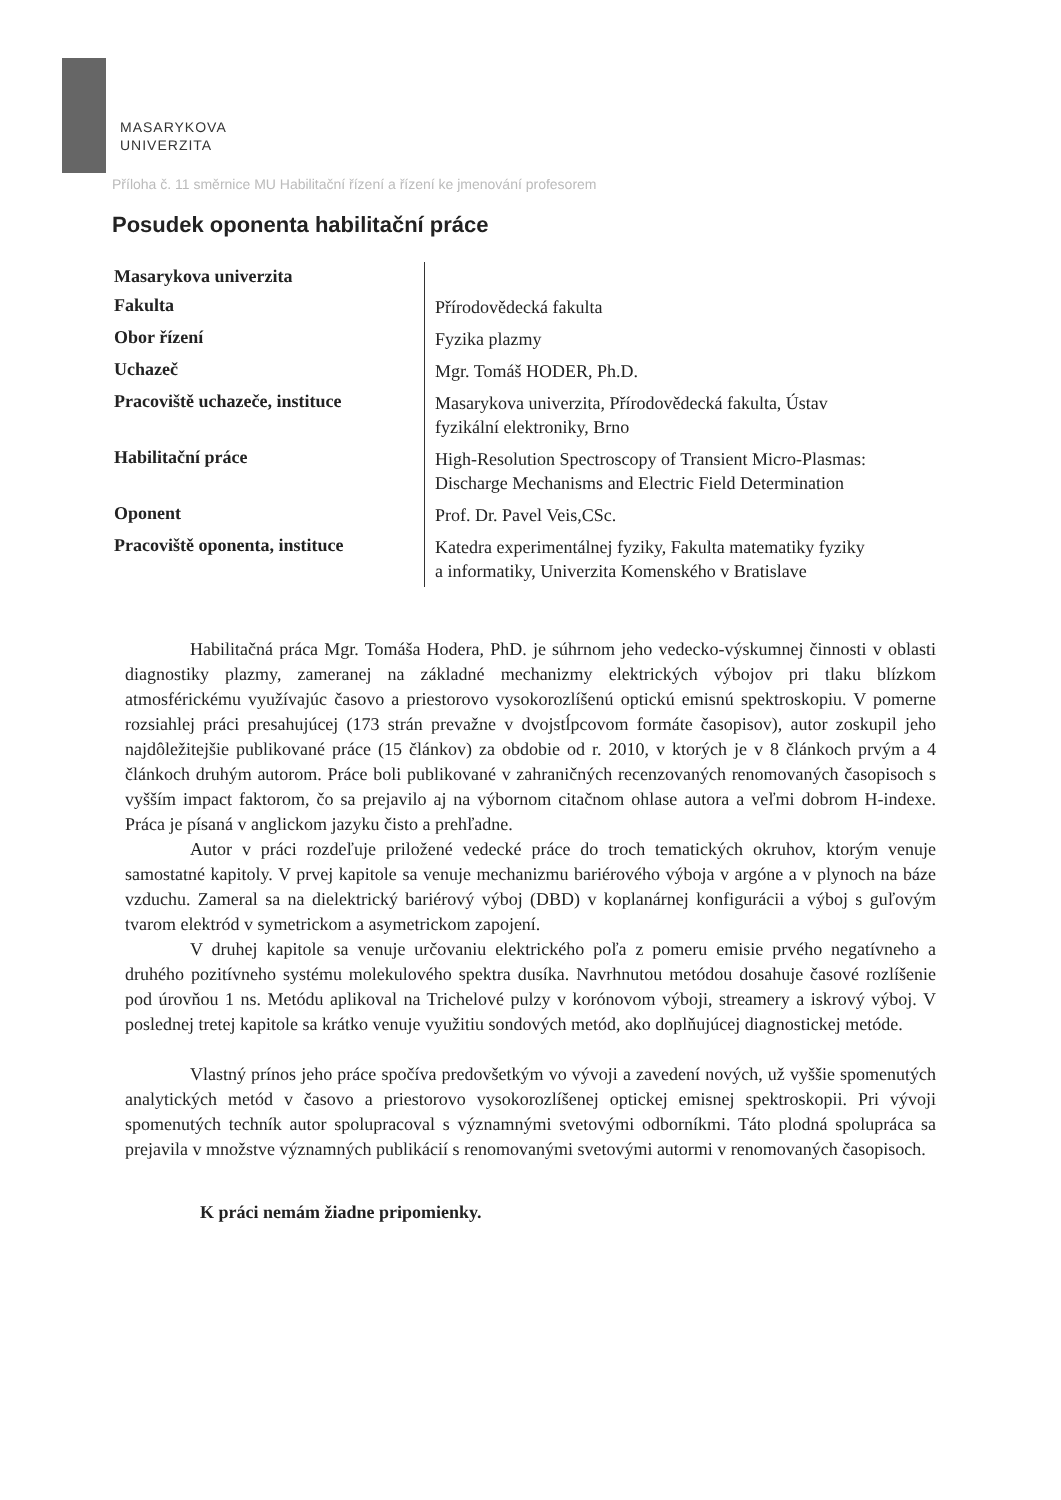MASARYKOVA
UNIVERZITA
Příloha č. 11 směrnice MU Habilitační řízení a řízení ke jmenování profesorem
Posudek oponenta habilitační práce
| Masarykova univerzita | |
| Fakulta | Přírodovědecká fakulta |
| Obor řízení | Fyzika plazmy |
| Uchazeč | Mgr. Tomáš HODER, Ph.D. |
| Pracoviště uchazeče, instituce | Masarykova univerzita, Přírodovědecká fakulta, Ústav fyzikální elektroniky, Brno |
| Habilitační práce | High-Resolution Spectroscopy of Transient Micro-Plasmas: Discharge Mechanisms and Electric Field Determination |
| Oponent | Prof. Dr. Pavel Veis,CSc. |
| Pracoviště oponenta, instituce | Katedra experimentálnej fyziky, Fakulta matematiky fyziky a informatiky, Univerzita Komenského v Bratislave |
Habilitačná práca Mgr. Tomáša Hodera, PhD. je súhrnom jeho vedecko-výskumnej činnosti v oblasti diagnostiky plazmy, zameranej na základné mechanizmy elektrických výbojov pri tlaku blízkom atmosférickému využívajúc časovo a priestorovo vysokorozlíšenú optickú emisnú spektroskopiu. V pomerne rozsiahlej práci presahujúcej (173 strán prevažne v dvojstĺpcovom formáte časopisov), autor zoskupil jeho najdôležitejšie publikované práce (15 článkov) za obdobie od r. 2010, v ktorých je v 8 článkoch prvým a 4 článkoch druhým autorom. Práce boli publikované v zahraničných recenzovaných renomovaných časopisoch s vyšším impact faktorom, čo sa prejavilo aj na výbornom citačnom ohlase autora a veľmi dobrom H-indexe. Práca je písaná v anglickom jazyku čisto a prehľadne.
Autor v práci rozdeľuje priložené vedecké práce do troch tematických okruhov, ktorým venuje samostatné kapitoly. V prvej kapitole sa venuje mechanizmu bariérového výboja v argóne a v plynoch na báze vzduchu. Zameral sa na dielektrický bariérový výboj (DBD) v koplanárnej konfigurácii a výboj s guľovým tvarom elektród v symetrickom a asymetrickom zapojení.
V druhej kapitole sa venuje určovaniu elektrického poľa z pomeru emisie prvého negatívneho a druhého pozitívneho systému molekulového spektra dusíka. Navrhnutou metódou dosahuje časové rozlíšenie pod úrovňou 1 ns. Metódu aplikoval na Trichelové pulzy v korónovom výboji, streamery a iskrový výboj. V poslednej tretej kapitole sa krátko venuje využitiu sondových metód, ako doplňujúcej diagnostickej metóde.
Vlastný prínos jeho práce spočíva predovšetkým vo vývoji a zavedení nových, už vyššie spomenutých analytických metód v časovo a priestorovo vysokorozlíšenej optickej emisnej spektroskopii. Pri vývoji spomenutých techník autor spolupracoval s významnými svetovými odborníkmi. Táto plodná spolupráca sa prejavila v množstve významných publikácií s renomovanými svetovými autormi v renomovaných časopisoch.
K práci nemám žiadne pripomienky.